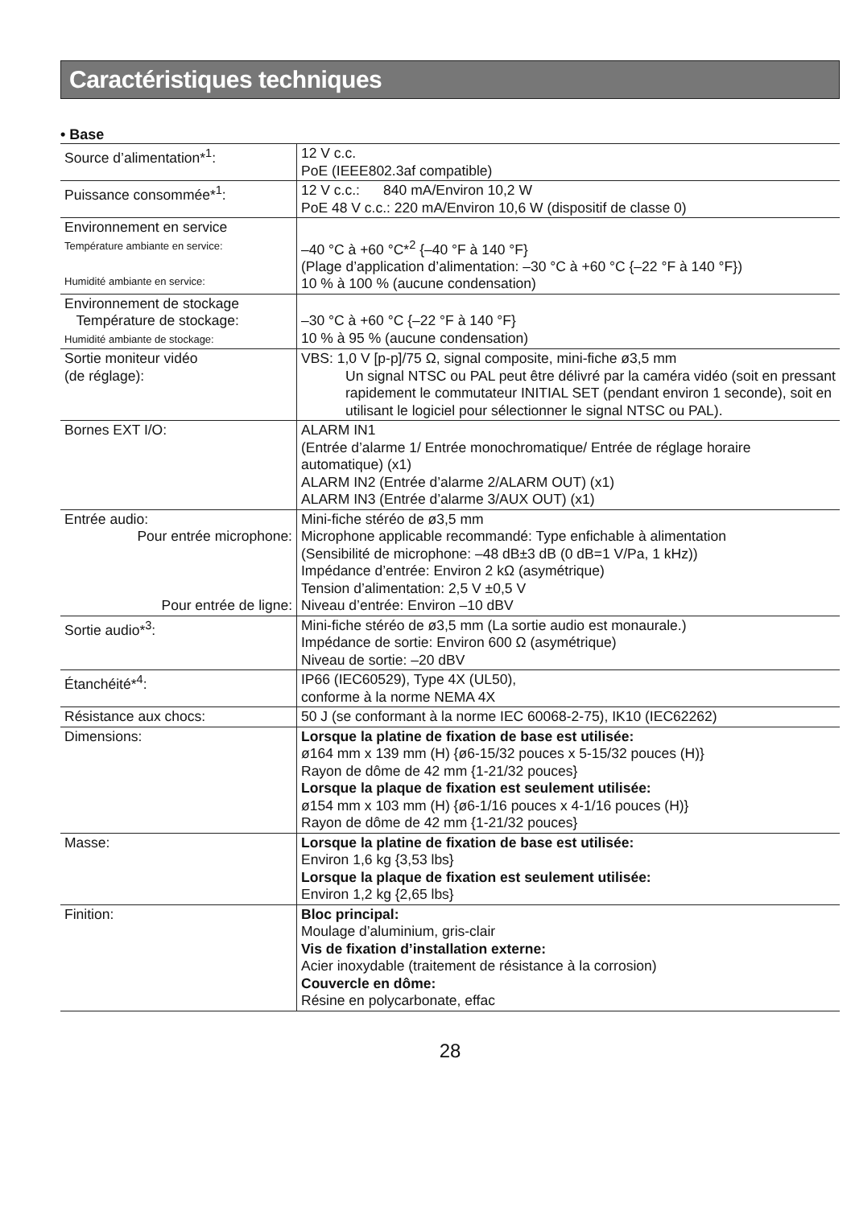Caractéristiques techniques
• Base
| Source d’alimentation*<sup>1</sup>: | 12 V c.c. PoE (IEEE802.3af compatible) |
| Puissance consommée*<sup>1</sup>: | 12 V c.c.: 840 mA/Environ 10,2 W PoE 48 V c.c.: 220 mA/Environ 10,6 W (dispositif de classe 0) |
| Environnement en service Température ambiante en service: Humidité ambiante en service: | –40 °C à +60 °C*<sup>2</sup> {–40 °F à 140 °F} (Plage d’application d’alimentation: –30 °C à +60 °C {–22 °F à 140 °F}) 10 % à 100 % (aucune condensation) |
| Environnement de stockage Température de stockage: Humidité ambiante de stockage: | –30 °C à +60 °C {–22 °F à 140 °F} 10 % à 95 % (aucune condensation) |
| Sortie moniteur vidéo (de réglage): | VBS: 1,0 V [p-p]/75 Ω, signal composite, mini-fiche ø3,5 mm Un signal NTSC ou PAL peut être délivré par la caméra vidéo (soit en pressant rapidement le commutateur INITIAL SET (pendant environ 1 seconde), soit en utilisant le logiciel pour sélectionner le signal NTSC ou PAL). |
| Bornes EXT I/O: | ALARM IN1 (Entrée d’alarme 1/ Entrée monochromatique/ Entrée de réglage horaire automatique) (x1) ALARM IN2 (Entrée d’alarme 2/ALARM OUT) (x1) ALARM IN3 (Entrée d’alarme 3/AUX OUT) (x1) |
| Entrée audio: Pour entrée microphone: Pour entrée de ligne: | Mini-fiche stéréo de ø3,5 mm Microphone applicable recommandé: Type enfichable à alimentation (Sensibilité de microphone: –48 dB±3 dB (0 dB=1 V/Pa, 1 kHz)) Impédance d’entrée: Environ 2 kΩ (asymétrique) Tension d’alimentation: 2,5 V ±0,5 V Niveau d’entrée: Environ –10 dBV |
| Sortie audio*<sup>3</sup>: | Mini-fiche stéréo de ø3,5 mm (La sortie audio est monaurale.) Impédance de sortie: Environ 600 Ω (asymétrique) Niveau de sortie: –20 dBV |
| Étanchéité*<sup>4</sup>: | IP66 (IEC60529), Type 4X (UL50), conforme à la norme NEMA 4X |
| Résistance aux chocs: | 50 J (se conformant à la norme IEC 60068-2-75), IK10 (IEC62262) |
| Dimensions: | Lorsque la platine de fixation de base est utilisée: ø164 mm x 139 mm (H) {ø6-15/32 pouces x 5-15/32 pouces (H)} Rayon de dôme de 42 mm {1-21/32 pouces} Lorsque la plaque de fixation est seulement utilisée: ø154 mm x 103 mm (H) {ø6-1/16 pouces x 4-1/16 pouces (H)} Rayon de dôme de 42 mm {1-21/32 pouces} |
| Masse: | Lorsque la platine de fixation de base est utilisée: Environ 1,6 kg {3,53 lbs} Lorsque la plaque de fixation est seulement utilisée: Environ 1,2 kg {2,65 lbs} |
| Finition: | Bloc principal: Moulage d’aluminium, gris-clair Vis de fixation d’installation externe: Acier inoxydable (traitement de résistance à la corrosion) Couvercle en dôme: Résine en polycarbonate, effac |
28